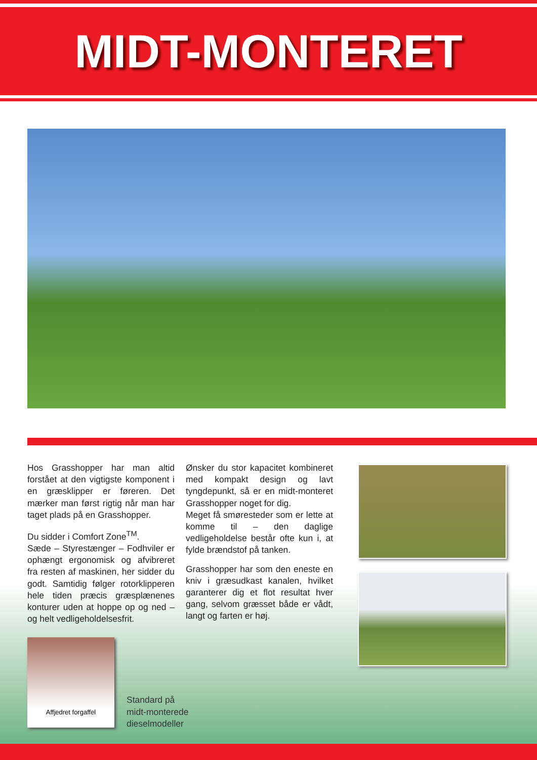MIDT-MONTERET
Hos Grasshopper har man altid forstået at den vigtigste komponent i en græsklipper er føreren. Det mærker man først rigtig når man har taget plads på en Grasshopper.
Du sidder i Comfort Zone<sup>TM</sup>.
Sæde – Styrestænger – Fodhviler er ophængt ergonomisk og afvibreret fra resten af maskinen, her sidder du godt. Samtidig følger rotorklipperen hele tiden præcis græsplænenes konturer uden at hoppe op og ned – og helt vedligeholdelsesfrit.
Ønsker du stor kapacitet kombineret med kompakt design og lavt tyngdepunkt, så er en midt-monteret Grasshopper noget for dig.
Meget få smøresteder som er lette at komme til – den daglige vedligeholdelse består ofte kun i, at fylde brændstof på tanken.
Grasshopper har som den eneste en kniv i græsudkast kanalen, hvilket garanterer dig et flot resultat hver gang, selvom græsset både er vådt, langt og farten er høj.
Affjedret forgaffel
Standard på
midt-monterede
dieselmodeller